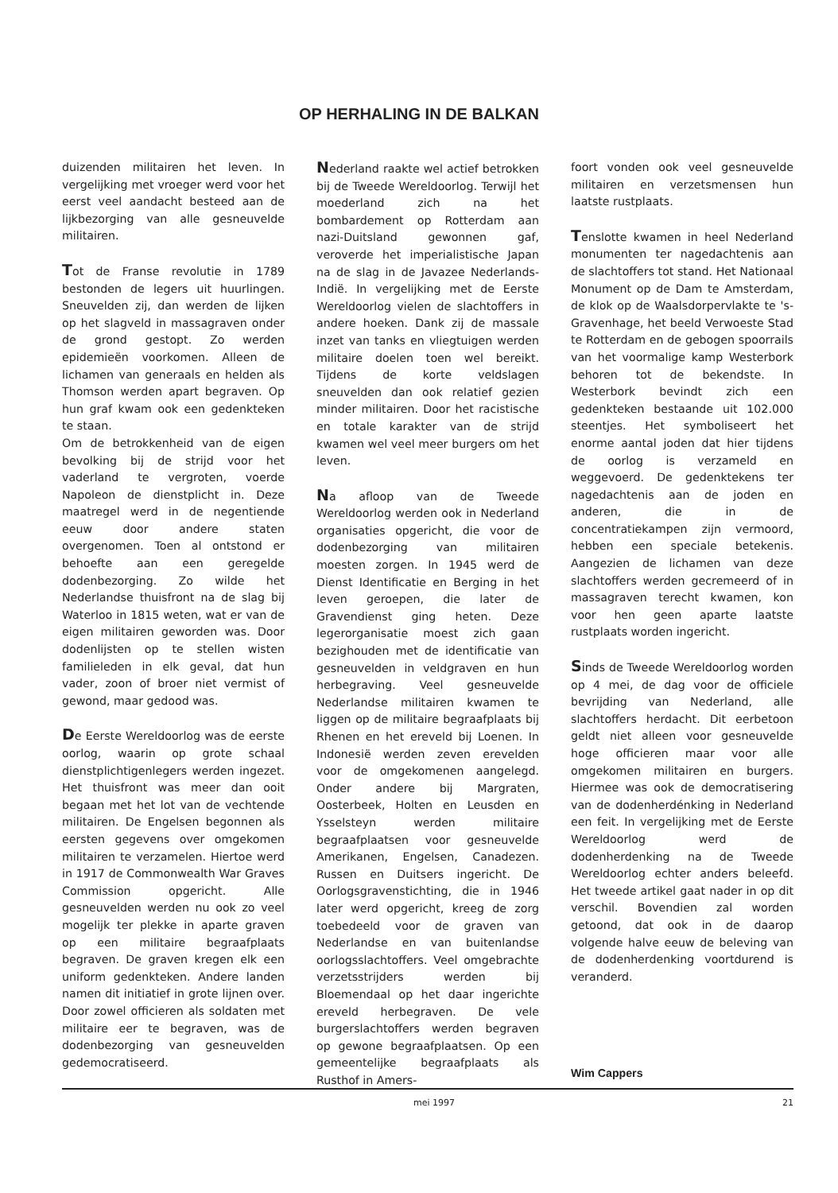OP HERHALING IN DE BALKAN
duizenden militairen het leven. In vergelijking met vroeger werd voor het eerst veel aandacht besteed aan de lijkbezorging van alle gesneuvelde militairen.
Tot de Franse revolutie in 1789 bestonden de legers uit huurlingen. Sneuvelden zij, dan werden de lijken op het slagveld in massagraven onder de grond gestopt. Zo werden epidemieën voorkomen. Alleen de lichamen van generaals en helden als Thomson werden apart begraven. Op hun graf kwam ook een gedenkteken te staan.
Om de betrokkenheid van de eigen bevolking bij de strijd voor het vaderland te vergroten, voerde Napoleon de dienstplicht in. Deze maatregel werd in de negentiende eeuw door andere staten overgenomen. Toen al ontstond er behoefte aan een geregelde dodenbezorging. Zo wilde het Nederlandse thuisfront na de slag bij Waterloo in 1815 weten, wat er van de eigen militairen geworden was. Door dodenlijsten op te stellen wisten familieleden in elk geval, dat hun vader, zoon of broer niet vermist of gewond, maar gedood was.
De Eerste Wereldoorlog was de eerste oorlog, waarin op grote schaal dienstplichtigenlegers werden ingezet. Het thuisfront was meer dan ooit begaan met het lot van de vechtende militairen. De Engelsen begonnen als eersten gegevens over omgekomen militairen te verzamelen. Hiertoe werd in 1917 de Commonwealth War Graves Commission opgericht. Alle gesneuvelden werden nu ook zo veel mogelijk ter plekke in aparte graven op een militaire begraafplaats begraven. De graven kregen elk een uniform gedenkteken. Andere landen namen dit initiatief in grote lijnen over. Door zowel officieren als soldaten met militaire eer te begraven, was de dodenbezorging van gesneuvelden gedemocratiseerd.
Nederland raakte wel actief betrokken bij de Tweede Wereldoorlog. Terwijl het moederland zich na het bombardement op Rotterdam aan nazi-Duitsland gewonnen gaf, veroverde het imperialistische Japan na de slag in de Javazee Nederlands-Indië. In vergelijking met de Eerste Wereldoorlog vielen de slachtoffers in andere hoeken. Dank zij de massale inzet van tanks en vliegtuigen werden militaire doelen toen wel bereikt. Tijdens de korte veldslagen sneuvelden dan ook relatief gezien minder militairen. Door het racistische en totale karakter van de strijd kwamen wel veel meer burgers om het leven.
Na afloop van de Tweede Wereldoorlog werden ook in Nederland organisaties opgericht, die voor de dodenbezorging van militairen moesten zorgen. In 1945 werd de Dienst Identificatie en Berging in het leven geroepen, die later de Gravendienst ging heten. Deze legerorganisatie moest zich gaan bezighouden met de identificatie van gesneuvelden in veldgraven en hun herbegraving. Veel gesneuvelde Nederlandse militairen kwamen te liggen op de militaire begraafplaats bij Rhenen en het ereveld bij Loenen. In Indonesië werden zeven erevelden voor de omgekomenen aangelegd. Onder andere bij Margraten, Oosterbeek, Holten en Leusden en Ysselsteyn werden militaire begraafplaatsen voor gesneuvelde Amerikanen, Engelsen, Canadezen. Russen en Duitsers ingericht. De Oorlogsgravenstichting, die in 1946 later werd opgericht, kreeg de zorg toebedeeld voor de graven van Nederlandse en van buitenlandse oorlogsslachtoffers. Veel omgebrachte verzetsstrijders werden bij Bloemendaal op het daar ingerichte ereveld herbegraven. De vele burgerslachtoffers werden begraven op gewone begraafplaatsen. Op een gemeentelijke begraafplaats als Rusthof in Amers-
foort vonden ook veel gesneuvelde militairen en verzetsmensen hun laatste rustplaats.
Tenslotte kwamen in heel Nederland monumenten ter nagedachtenis aan de slachtoffers tot stand. Het Nationaal Monument op de Dam te Amsterdam, de klok op de Waalsdorpervlakte te 's-Gravenhage, het beeld Verwoeste Stad te Rotterdam en de gebogen spoorrails van het voormalige kamp Westerbork behoren tot de bekendste. In Westerbork bevindt zich een gedenkteken bestaande uit 102.000 steentjes. Het symboliseert het enorme aantal joden dat hier tijdens de oorlog is verzameld en weggevoerd. De gedenktekens ter nagedachtenis aan de joden en anderen, die in de concentratiekampen zijn vermoord, hebben een speciale betekenis. Aangezien de lichamen van deze slachtoffers werden gecremeerd of in massagraven terecht kwamen, kon voor hen geen aparte laatste rustplaats worden ingericht.
Sinds de Tweede Wereldoorlog worden op 4 mei, de dag voor de officiele bevrijding van Nederland, alle slachtoffers herdacht. Dit eerbetoon geldt niet alleen voor gesneuvelde hoge officieren maar voor alle omgekomen militairen en burgers. Hiermee was ook de democratisering van de dodenherdénking in Nederland een feit. In vergelijking met de Eerste Wereldoorlog werd de dodenherdenking na de Tweede Wereldoorlog echter anders beleefd. Het tweede artikel gaat nader in op dit verschil. Bovendien zal worden getoond, dat ook in de daarop volgende halve eeuw de beleving van de dodenherdenking voortdurend is veranderd.
Wim Cappers
mei 1997 21